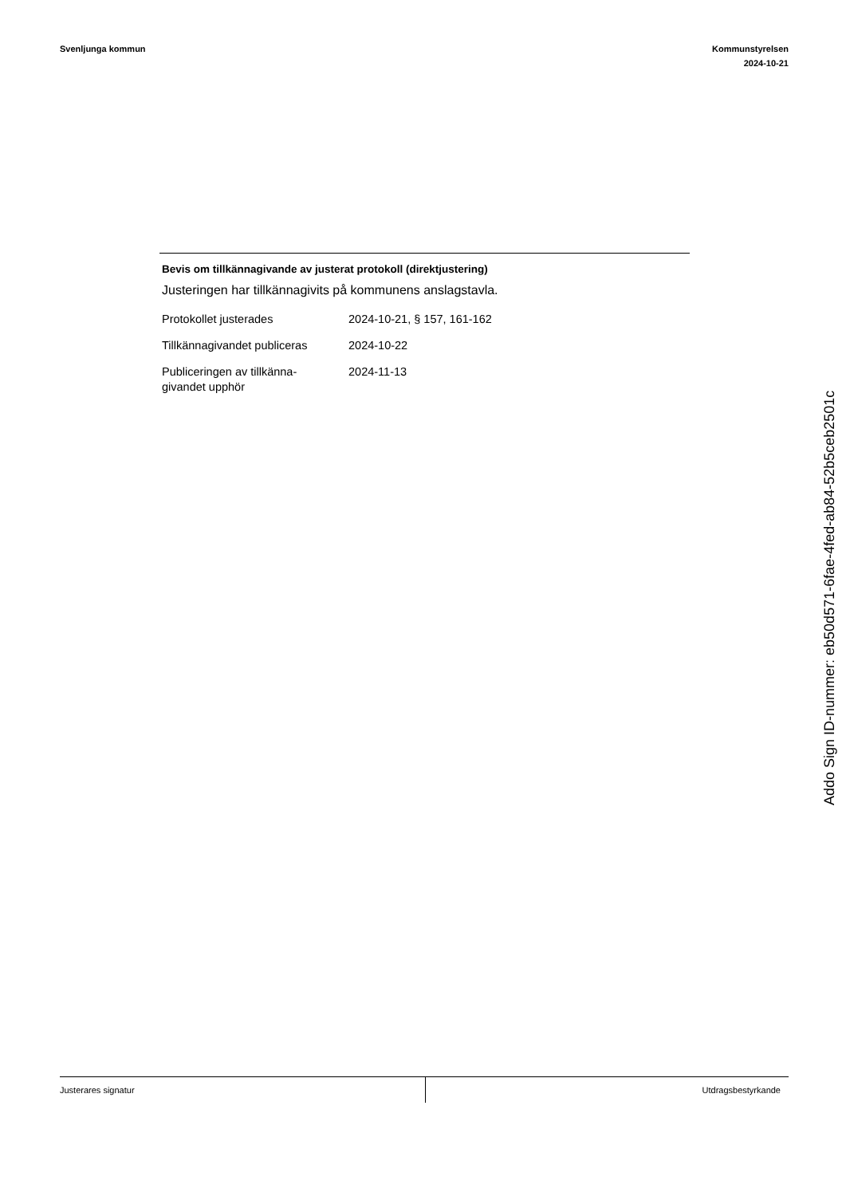Svenljunga kommun Kommunstyrelsen
2024-10-21
Bevis om tillkännagivande av justerat protokoll (direktjustering)
Justeringen har tillkännagivits på kommunens anslagstavla.
| Protokollet justerades | 2024-10-21, § 157, 161-162 |
| Tillkännagivandet publiceras | 2024-10-22 |
| Publiceringen av tillkänna- givandet upphör | 2024-11-13 |
Addo Sign ID-nummer: eb50d571-6fae-4fed-ab84-52b5ceb2501c
Justerares signatur Utdragsbestyrkande